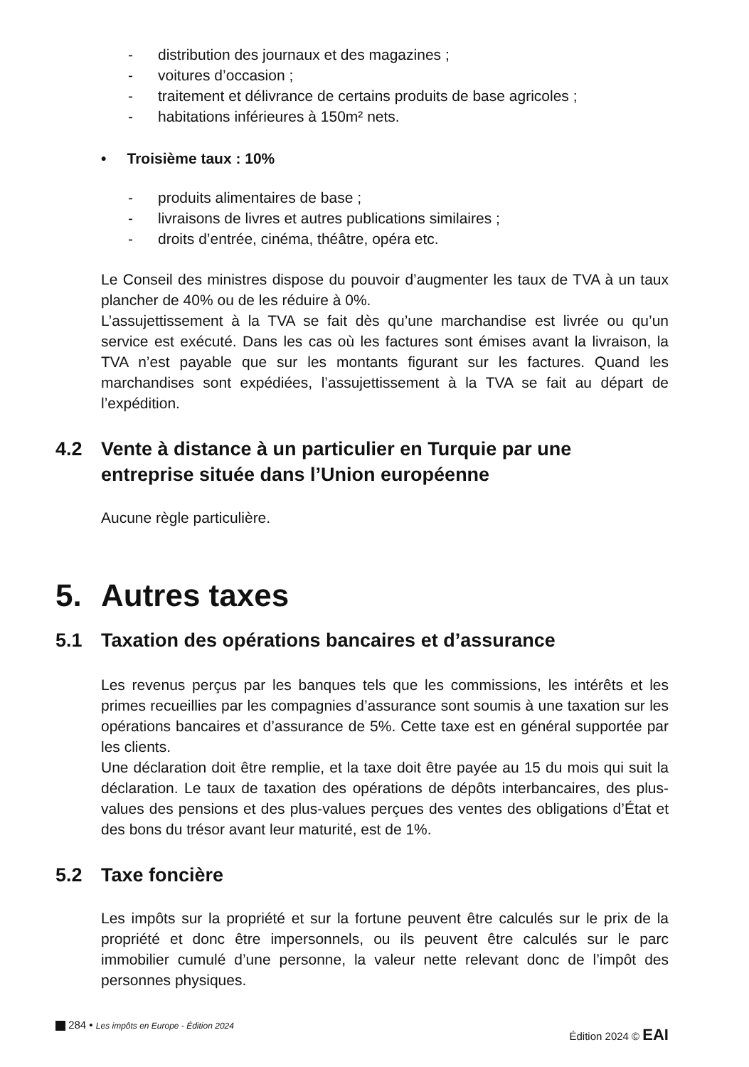- distribution des journaux et des magazines ;
- voitures d’occasion ;
- traitement et délivrance de certains produits de base agricoles ;
- habitations inférieures à 150m² nets.
• Troisième taux : 10%
- produits alimentaires de base ;
- livraisons de livres et autres publications similaires ;
- droits d’entrée, cinéma, théâtre, opéra etc.
Le Conseil des ministres dispose du pouvoir d’augmenter les taux de TVA à un taux plancher de 40% ou de les réduire à 0%.
L’assujettissement à la TVA se fait dès qu’une marchandise est livrée ou qu’un service est exécuté. Dans les cas où les factures sont émises avant la livraison, la TVA n’est payable que sur les montants figurant sur les factures. Quand les marchandises sont expédiées, l’assujettissement à la TVA se fait au départ de l’expédition.
4.2 Vente à distance à un particulier en Turquie par une entreprise située dans l’Union européenne
Aucune règle particulière.
5. Autres taxes
5.1 Taxation des opérations bancaires et d’assurance
Les revenus perçus par les banques tels que les commissions, les intérêts et les primes recueillies par les compagnies d’assurance sont soumis à une taxation sur les opérations bancaires et d’assurance de 5%. Cette taxe est en général supportée par les clients.
Une déclaration doit être remplie, et la taxe doit être payée au 15 du mois qui suit la déclaration. Le taux de taxation des opérations de dépôts interbancaires, des plus-values des pensions et des plus-values perçues des ventes des obligations d’État et des bons du trésor avant leur maturité, est de 1%.
5.2 Taxe foncière
Les impôts sur la propriété et sur la fortune peuvent être calculés sur le prix de la propriété et donc être impersonnels, ou ils peuvent être calculés sur le parc immobilier cumulé d’une personne, la valeur nette relevant donc de l’impôt des personnes physiques.
284 • Les impôts en Europe - Édition 2024 Édition 2024 © EAI